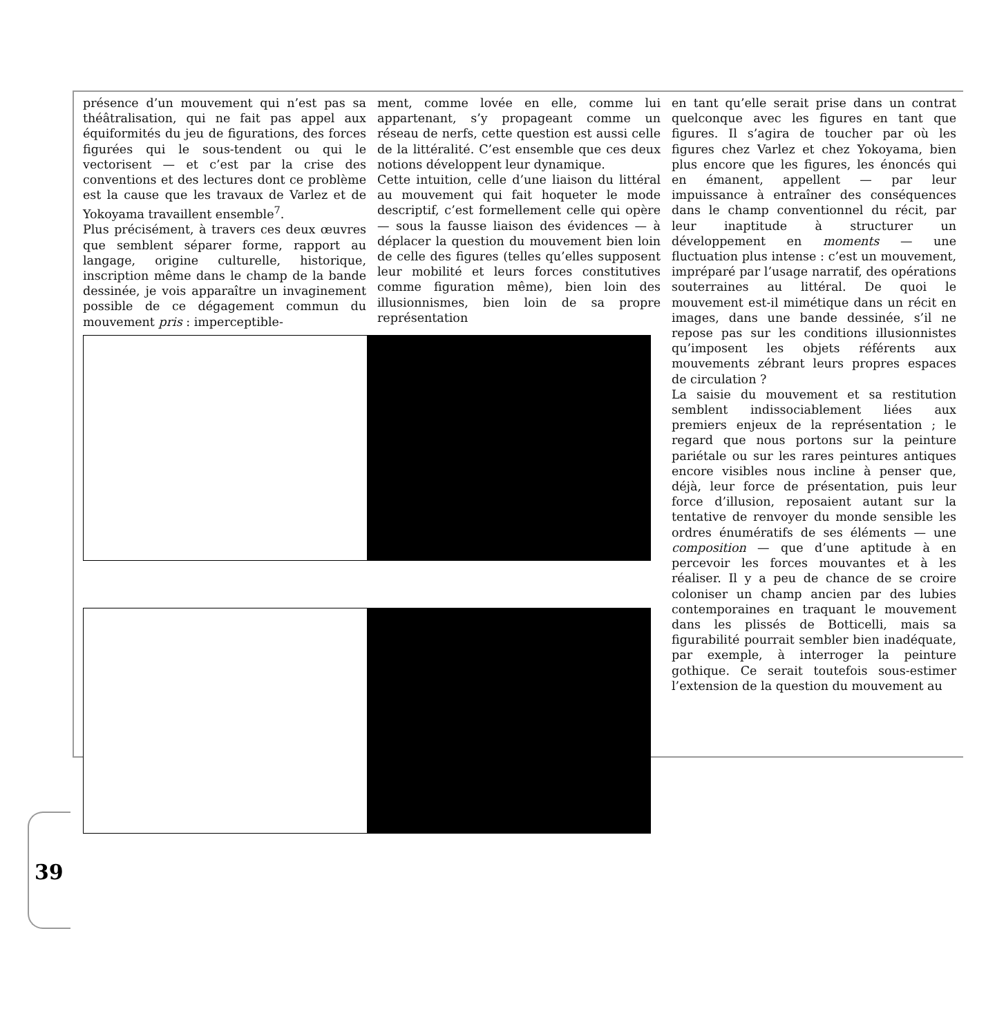présence d’un mouvement qui n’est pas sa théâtralisation, qui ne fait pas appel aux équiformités du jeu de figurations, des forces figurées qui le sous-tendent ou qui le vectorisent — et c’est par la crise des conventions et des lectures dont ce problème est la cause que les travaux de Varlez et de Yokoyama travaillent ensemble<sup>7</sup>.
Plus précisément, à travers ces deux œuvres que semblent séparer forme, rapport au langage, origine culturelle, historique, inscription même dans le champ de la bande dessinée, je vois apparaître un invaginement possible de ce dégagement commun du mouvement pris : imperceptible-
ment, comme lovée en elle, comme lui appartenant, s’y propageant comme un réseau de nerfs, cette question est aussi celle de la littéralité. C’est ensemble que ces deux notions développent leur dynamique.
Cette intuition, celle d’une liaison du littéral au mouvement qui fait hoqueter le mode descriptif, c’est formellement celle qui opère — sous la fausse liaison des évidences — à déplacer la question du mouvement bien loin de celle des figures (telles qu’elles supposent leur mobilité et leurs forces constitutives comme figuration même), bien loin des illusionnismes, bien loin de sa propre représentation
en tant qu’elle serait prise dans un contrat quelconque avec les figures en tant que figures. Il s’agira de toucher par où les figures chez Varlez et chez Yokoyama, bien plus encore que les figures, les énoncés qui en émanent, appellent — par leur impuissance à entraîner des conséquences dans le champ conventionnel du récit, par leur inaptitude à structurer un développement en moments — une fluctuation plus intense : c’est un mouvement, impréparé par l’usage narratif, des opérations souterraines au littéral. De quoi le mouvement est-il mimétique dans un récit en images, dans une bande dessinée, s’il ne repose pas sur les conditions illusionnistes qu’imposent les objets référents aux mouvements zébrant leurs propres espaces de circulation ?
La saisie du mouvement et sa restitution semblent indissociablement liées aux premiers enjeux de la représentation ; le regard que nous portons sur la peinture pariétale ou sur les rares peintures antiques encore visibles nous incline à penser que, déjà, leur force de présentation, puis leur force d’illusion, reposaient autant sur la tentative de renvoyer du monde sensible les ordres énumératifs de ses éléments — une composition — que d’une aptitude à en percevoir les forces mouvantes et à les réaliser. Il y a peu de chance de se croire coloniser un champ ancien par des lubies contemporaines en traquant le mouvement dans les plissés de Botticelli, mais sa figurabilité pourrait sembler bien inadéquate, par exemple, à interroger la peinture gothique. Ce serait toutefois sous-estimer l’extension de la question du mouvement au
39